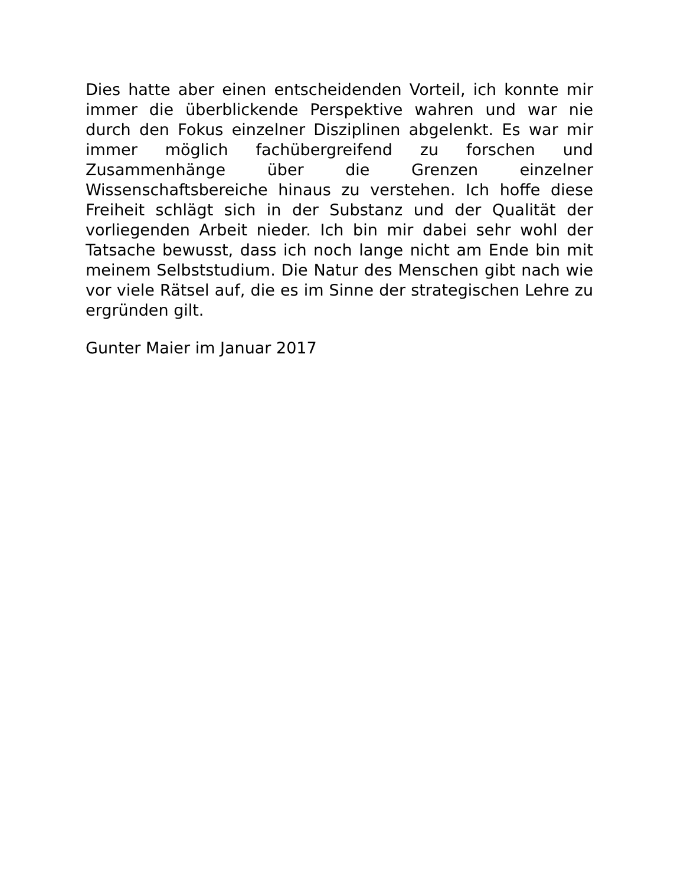Dies hatte aber einen entscheidenden Vorteil, ich konnte mir immer die überblickende Perspektive wahren und war nie durch den Fokus einzelner Disziplinen abgelenkt. Es war mir immer möglich fachübergreifend zu forschen und Zusammenhänge über die Grenzen einzelner Wissenschaftsbereiche hinaus zu verstehen. Ich hoffe diese Freiheit schlägt sich in der Substanz und der Qualität der vorliegenden Arbeit nieder. Ich bin mir dabei sehr wohl der Tatsache bewusst, dass ich noch lange nicht am Ende bin mit meinem Selbststudium. Die Natur des Menschen gibt nach wie vor viele Rätsel auf, die es im Sinne der strategischen Lehre zu ergründen gilt.
Gunter Maier im Januar 2017